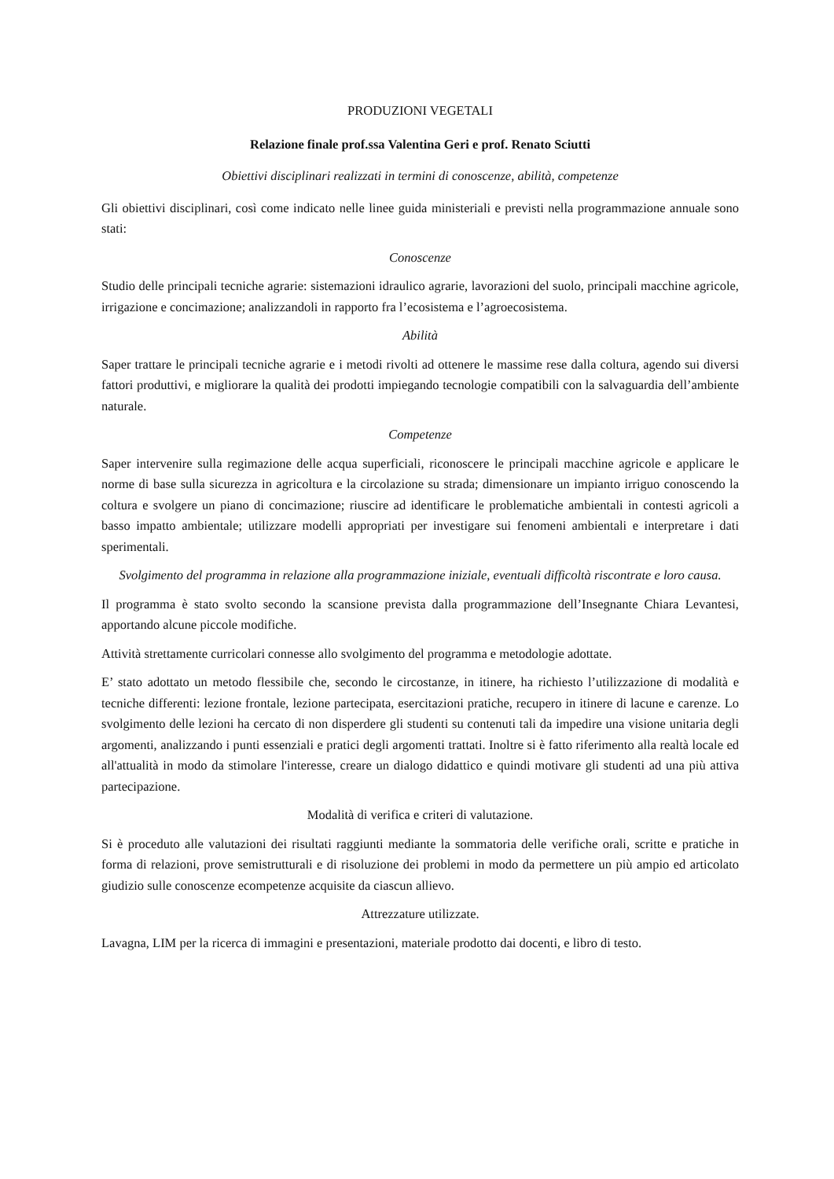PRODUZIONI VEGETALI
Relazione finale prof.ssa Valentina Geri e prof. Renato Sciutti
Obiettivi disciplinari realizzati in termini di conoscenze, abilità, competenze
Gli obiettivi disciplinari, così come indicato nelle linee guida ministeriali e previsti nella programmazione annuale sono stati:
Conoscenze
Studio delle principali tecniche agrarie: sistemazioni idraulico agrarie, lavorazioni del suolo, principali macchine agricole, irrigazione e concimazione; analizzandoli in rapporto fra l’ecosistema e l’agroecosistema.
Abilità
Saper trattare le principali tecniche agrarie e i metodi rivolti ad ottenere le massime rese dalla coltura, agendo sui diversi fattori produttivi, e migliorare la qualità dei prodotti impiegando tecnologie compatibili con la salvaguardia dell’ambiente naturale.
Competenze
Saper intervenire sulla regimazione delle acqua superficiali, riconoscere le principali macchine agricole e applicare le norme di base sulla sicurezza in agricoltura e la circolazione su strada; dimensionare un impianto irriguo conoscendo la coltura e svolgere un piano di concimazione; riuscire ad identificare le problematiche ambientali in contesti agricoli a basso impatto ambientale; utilizzare modelli appropriati per investigare sui fenomeni ambientali e interpretare i dati sperimentali.
Svolgimento del programma in relazione alla programmazione iniziale, eventuali difficoltà riscontrate e loro causa.
Il programma è stato svolto secondo la scansione prevista dalla programmazione dell’Insegnante Chiara Levantesi, apportando alcune piccole modifiche.
Attività strettamente curricolari connesse allo svolgimento del programma e metodologie adottate.
E’ stato adottato un metodo flessibile che, secondo le circostanze, in itinere, ha richiesto l’utilizzazione di modalità e tecniche differenti: lezione frontale, lezione partecipata, esercitazioni pratiche, recupero in itinere di lacune e carenze. Lo svolgimento delle lezioni ha cercato di non disperdere gli studenti su contenuti tali da impedire una visione unitaria degli argomenti, analizzando i punti essenziali e pratici degli argomenti trattati. Inoltre si è fatto riferimento alla realtà locale ed all'attualità in modo da stimolare l'interesse, creare un dialogo didattico e quindi motivare gli studenti ad una più attiva partecipazione.
Modalità di verifica e criteri di valutazione.
Si è proceduto alle valutazioni dei risultati raggiunti mediante la sommatoria delle verifiche orali, scritte e pratiche in forma di relazioni, prove semistrutturali e di risoluzione dei problemi in modo da permettere un più ampio ed articolato giudizio sulle conoscenze ecompetenze acquisite da ciascun allievo.
Attrezzature utilizzate.
Lavagna, LIM per la ricerca di immagini e presentazioni, materiale prodotto dai docenti, e libro di testo.